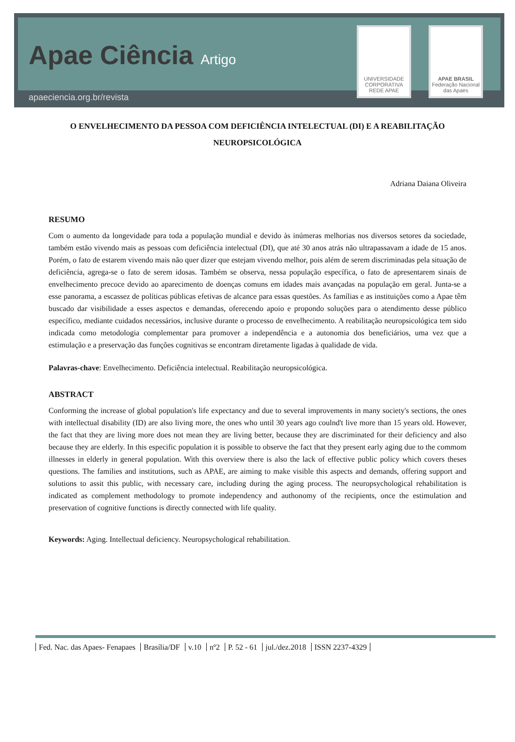Apae Ciência Artigo
apaeciencia.org.br/revista
UNIVERSIDADE CORPORATIVA REDE APAE
APAE BRASIL
Federação Nacional das Apaes
O ENVELHECIMENTO DA PESSOA COM DEFICIÊNCIA INTELECTUAL (DI) E A REABILITAÇÃO NEUROPSICOLÓGICA
Adriana Daiana Oliveira
RESUMO
Com o aumento da longevidade para toda a população mundial e devido às inúmeras melhorias nos diversos setores da sociedade, também estão vivendo mais as pessoas com deficiência intelectual (DI), que até 30 anos atrás não ultrapassavam a idade de 15 anos. Porém, o fato de estarem vivendo mais não quer dizer que estejam vivendo melhor, pois além de serem discriminadas pela situação de deficiência, agrega-se o fato de serem idosas. Também se observa, nessa população específica, o fato de apresentarem sinais de envelhecimento precoce devido ao aparecimento de doenças comuns em idades mais avançadas na população em geral. Junta-se a esse panorama, a escassez de políticas públicas efetivas de alcance para essas questões. As famílias e as instituições como a Apae têm buscado dar visibilidade a esses aspectos e demandas, oferecendo apoio e propondo soluções para o atendimento desse público específico, mediante cuidados necessários, inclusive durante o processo de envelhecimento. A reabilitação neuropsicológica tem sido indicada como metodologia complementar para promover a independência e a autonomia dos beneficiários, uma vez que a estimulação e a preservação das funções cognitivas se encontram diretamente ligadas à qualidade de vida.
Palavras-chave: Envelhecimento. Deficiência intelectual. Reabilitação neuropsicológica.
ABSTRACT
Conforming the increase of global population's life expectancy and due to several improvements in many society's sections, the ones with intellectual disability (ID) are also living more, the ones who until 30 years ago coulnd't live more than 15 years old. However, the fact that they are living more does not mean they are living better, because they are discriminated for their deficiency and also because they are elderly. In this especific population it is possible to observe the fact that they present early aging due to the commom illnesses in elderly in general population. With this overview there is also the lack of effective public policy which covers theses questions. The families and institutions, such as APAE, are aiming to make visible this aspects and demands, offering support and solutions to assit this public, with necessary care, including during the aging process. The neuropsychological rehabilitation is indicated as complement methodology to promote independency and authonomy of the recipients, once the estimulation and preservation of cognitive functions is directly connected with life quality.
Keywords: Aging. Intellectual deficiency. Neuropsychological rehabilitation.
Fed. Nac. das Apaes- Fenapaes Brasília/DF v.10 nº2 P. 52 - 61 jul./dez.2018 ISSN 2237-4329